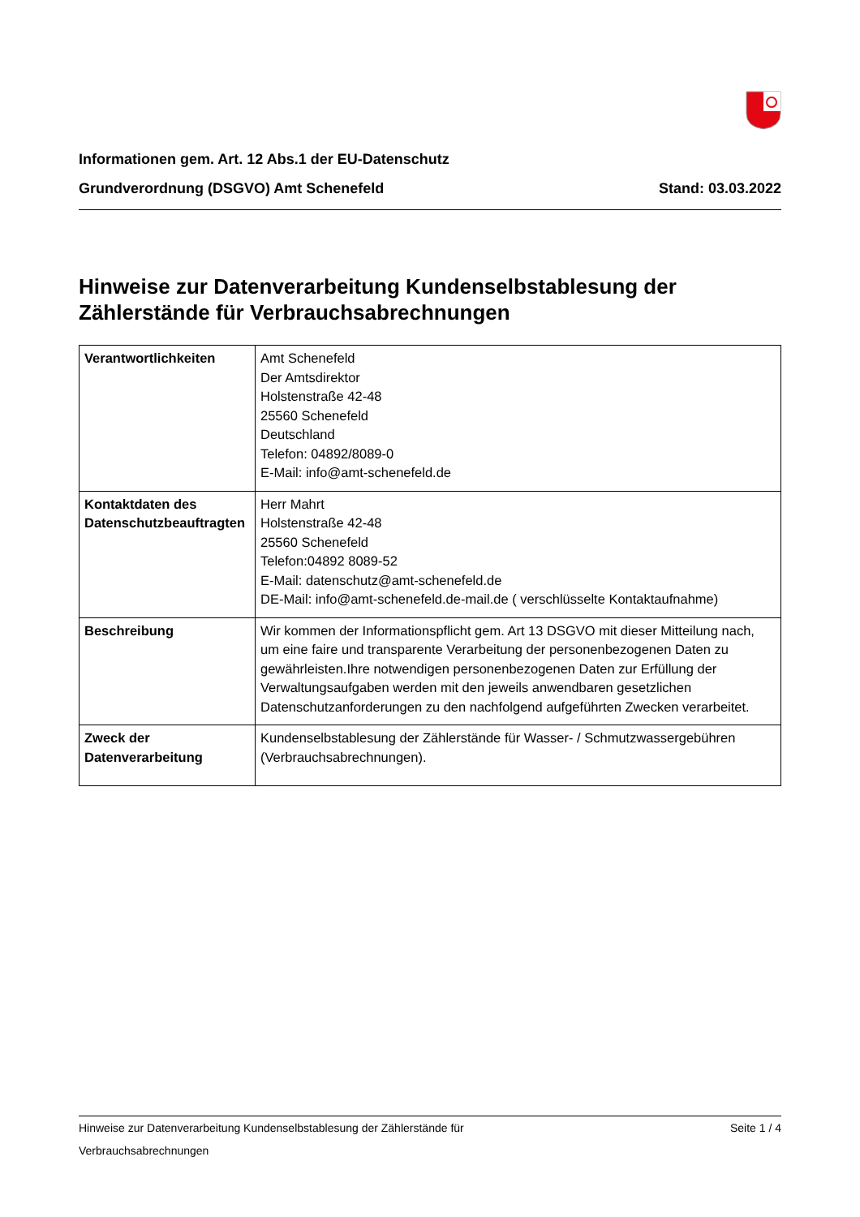Informationen gem. Art. 12 Abs.1 der EU-Datenschutz
Grundverordnung (DSGVO) Amt Schenefeld Stand: 03.03.2022
Hinweise zur Datenverarbeitung Kundenselbstablesung der Zählerstände für Verbrauchsabrechnungen
| Verantwortlichkeiten | Amt Schenefeld Der Amtsdirektor Holstenstraße 42-48 25560 Schenefeld Deutschland Telefon: 04892/8089-0 E-Mail: info@amt-schenefeld.de |
| Kontaktdaten des Datenschutzbeauftragten | Herr Mahrt Holstenstraße 42-48 25560 Schenefeld Telefon:04892 8089-52 E-Mail: datenschutz@amt-schenefeld.de DE-Mail: info@amt-schenefeld.de-mail.de ( verschlüsselte Kontaktaufnahme) |
| Beschreibung | Wir kommen der Informationspflicht gem. Art 13 DSGVO mit dieser Mitteilung nach, um eine faire und transparente Verarbeitung der personenbezogenen Daten zu gewährleisten.Ihre notwendigen personenbezogenen Daten zur Erfüllung der Verwaltungsaufgaben werden mit den jeweils anwendbaren gesetzlichen Datenschutzanforderungen zu den nachfolgend aufgeführten Zwecken verarbeitet. |
| Zweck der Datenverarbeitung | Kundenselbstablesung der Zählerstände für Wasser- / Schmutzwassergebühren (Verbrauchsabrechnungen). |
Hinweise zur Datenverarbeitung Kundenselbstablesung der Zählerstände für
Verbrauchsabrechnungen Seite 1 / 4